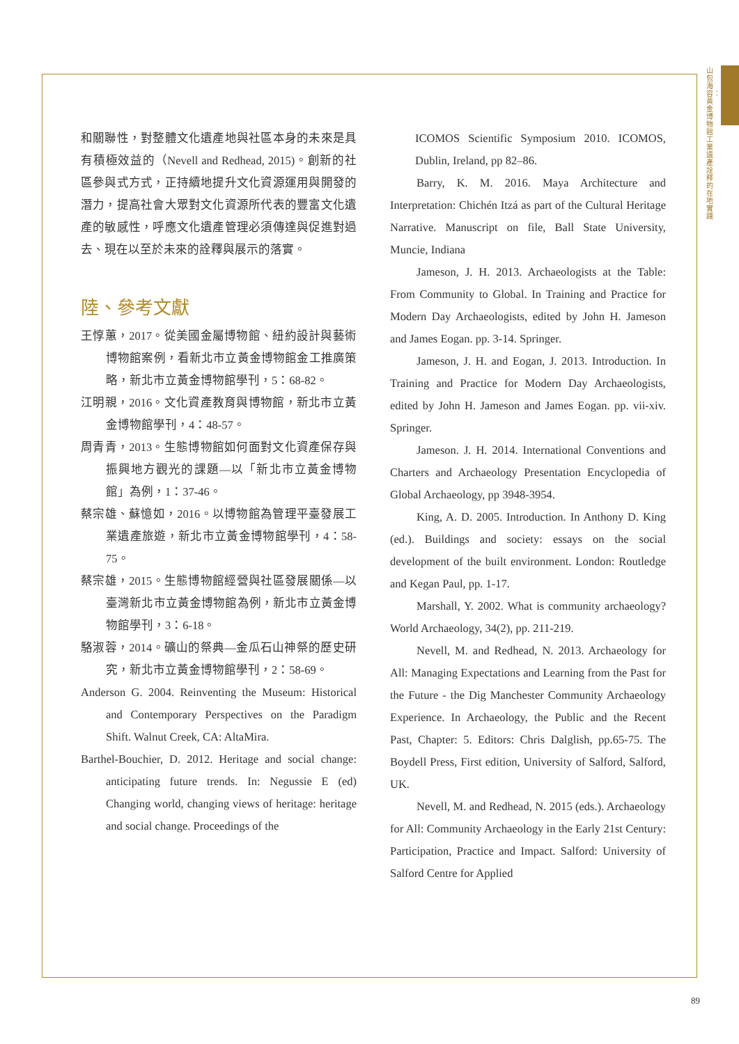山包海容：黃金博物館工業遺產詮釋的在地實踐
和關聯性，對整體文化遺產地與社區本身的未來是具有積極效益的（Nevell and Redhead, 2015)。創新的社區參與式方式，正持續地提升文化資源運用與開發的潛力，提高社會大眾對文化資源所代表的豐富文化遺產的敏感性，呼應文化遺產管理必須傳達與促進對過去、現在以至於未來的詮釋與展示的落實。
陸、參考文獻
王惇蕙，2017。從美國金屬博物館、紐約設計與藝術博物館案例，看新北市立黃金博物館金工推廣策略，新北市立黃金博物館學刊，5：68-82。
江明親，2016。文化資產教育與博物館，新北市立黃金博物館學刊，4：48-57。
周青青，2013。生態博物館如何面對文化資產保存與振興地方觀光的課題—以「新北市立黃金博物館」為例，1：37-46。
蔡宗雄、蘇憶如，2016。以博物館為管理平臺發展工業遺產旅遊，新北市立黃金博物館學刊，4：58-75。
蔡宗雄，2015。生態博物館經營與社區發展關係—以臺灣新北市立黃金博物館為例，新北市立黃金博物館學刊，3：6-18。
駱淑蓉，2014。礦山的祭典—金瓜石山神祭的歷史研究，新北市立黃金博物館學刊，2：58-69。
Anderson G. 2004. Reinventing the Museum: Historical and Contemporary Perspectives on the Paradigm Shift. Walnut Creek, CA: AltaMira.
Barthel-Bouchier, D. 2012. Heritage and social change: anticipating future trends. In: Negussie E (ed) Changing world, changing views of heritage: heritage and social change. Proceedings of the
ICOMOS Scientific Symposium 2010. ICOMOS, Dublin, Ireland, pp 82–86.
Barry, K. M. 2016. Maya Architecture and Interpretation: Chichén Itzá as part of the Cultural Heritage Narrative. Manuscript on file, Ball State University, Muncie, Indiana
Jameson, J. H. 2013. Archaeologists at the Table: From Community to Global. In Training and Practice for Modern Day Archaeologists, edited by John H. Jameson and James Eogan. pp. 3-14. Springer.
Jameson, J. H. and Eogan, J. 2013. Introduction. In Training and Practice for Modern Day Archaeologists, edited by John H. Jameson and James Eogan. pp. vii-xiv. Springer.
Jameson. J. H. 2014. International Conventions and Charters and Archaeology Presentation Encyclopedia of Global Archaeology, pp 3948-3954.
King, A. D. 2005. Introduction. In Anthony D. King (ed.). Buildings and society: essays on the social development of the built environment. London: Routledge and Kegan Paul, pp. 1-17.
Marshall, Y. 2002. What is community archaeology? World Archaeology, 34(2), pp. 211-219.
Nevell, M. and Redhead, N. 2013. Archaeology for All: Managing Expectations and Learning from the Past for the Future - the Dig Manchester Community Archaeology Experience. In Archaeology, the Public and the Recent Past, Chapter: 5. Editors: Chris Dalglish, pp.65-75. The Boydell Press, First edition, University of Salford, Salford, UK.
Nevell, M. and Redhead, N. 2015 (eds.). Archaeology for All: Community Archaeology in the Early 21st Century: Participation, Practice and Impact. Salford: University of Salford Centre for Applied
89